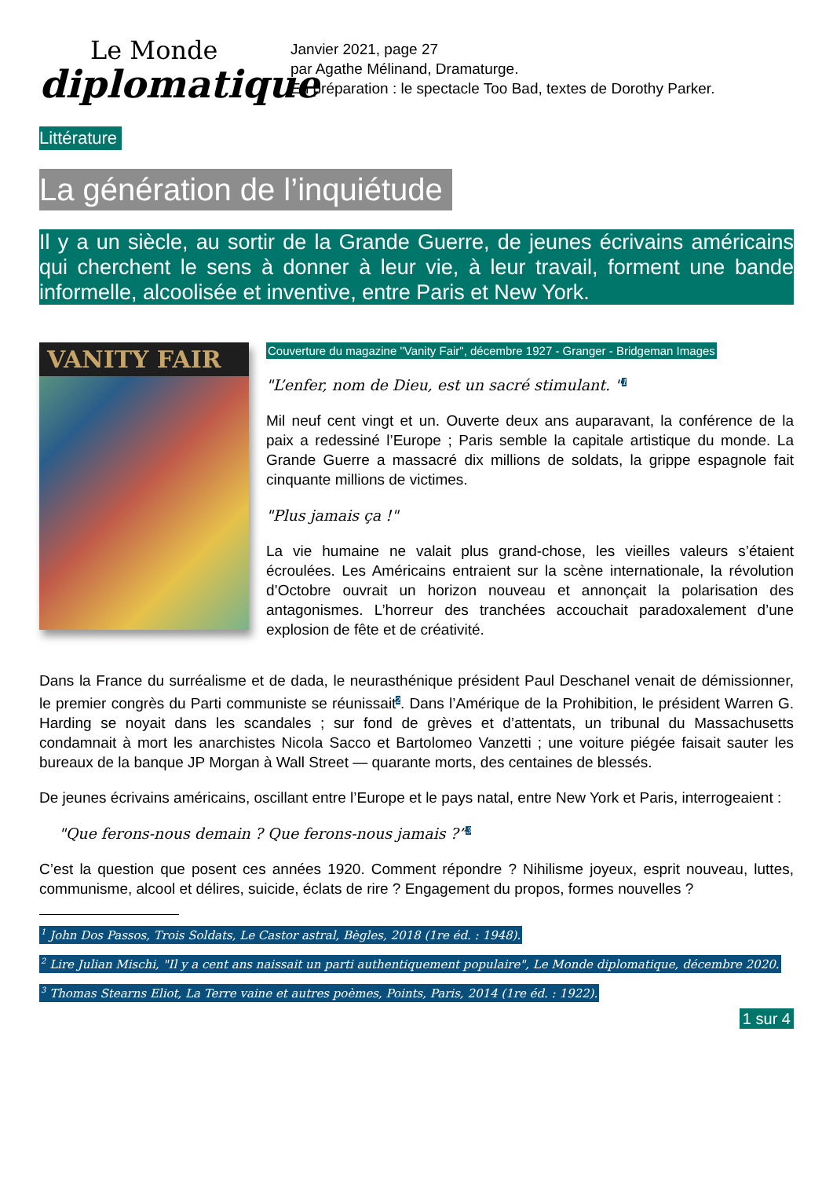Le Monde
diplomatique
Janvier 2021, page 27
par Agathe Mélinand, Dramaturge.
En préparation : le spectacle Too Bad, textes de Dorothy Parker.
Littérature
La génération de l’inquiétude
Il y a un siècle, au sortir de la Grande Guerre, de jeunes écrivains américains qui cherchent le sens à donner à leur vie, à leur travail, forment une bande informelle, alcoolisée et inventive, entre Paris et New York.
VANITY FAIR
Couverture du magazine "Vanity Fair", décembre 1927 - Granger - Bridgeman Images
"L’enfer, nom de Dieu, est un sacré stimulant. "<sup>1</sup>
Mil neuf cent vingt et un. Ouverte deux ans auparavant, la conférence de la paix a redessiné l’Europe ; Paris semble la capitale artistique du monde. La Grande Guerre a massacré dix millions de soldats, la grippe espagnole fait cinquante millions de victimes.
"Plus jamais ça !"
La vie humaine ne valait plus grand-chose, les vieilles valeurs s’étaient écroulées. Les Américains entraient sur la scène internationale, la révolution d’Octobre ouvrait un horizon nouveau et annonçait la polarisation des antagonismes. L’horreur des tranchées accouchait paradoxalement d’une explosion de fête et de créativité.
Dans la France du surréalisme et de dada, le neurasthénique président Paul Deschanel venait de démissionner, le premier congrès du Parti communiste se réunissait<sup>2</sup>. Dans l’Amérique de la Prohibition, le président Warren G. Harding se noyait dans les scandales ; sur fond de grèves et d’attentats, un tribunal du Massachusetts condamnait à mort les anarchistes Nicola Sacco et Bartolomeo Vanzetti ; une voiture piégée faisait sauter les bureaux de la banque JP Morgan à Wall Street — quarante morts, des centaines de blessés.
De jeunes écrivains américains, oscillant entre l’Europe et le pays natal, entre New York et Paris, interrogeaient :
"Que ferons-nous demain ? Que ferons-nous jamais ?”<sup>3</sup>
C’est la question que posent ces années 1920. Comment répondre ? Nihilisme joyeux, esprit nouveau, luttes, communisme, alcool et délires, suicide, éclats de rire ? Engagement du propos, formes nouvelles ?
<sup>1</sup> John Dos Passos, Trois Soldats, Le Castor astral, Bègles, 2018 (1re éd. : 1948).
<sup>2</sup> Lire Julian Mischi, "Il y a cent ans naissait un parti authentiquement populaire", Le Monde diplomatique, décembre 2020.
<sup>3</sup> Thomas Stearns Eliot, La Terre vaine et autres poèmes, Points, Paris, 2014 (1re éd. : 1922).
1 sur 4